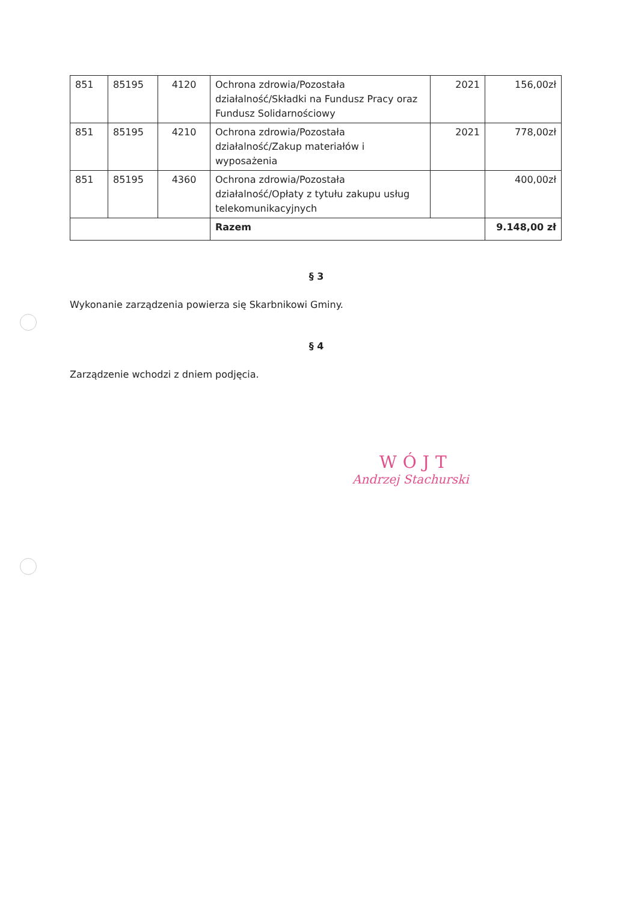| 851 | 85195 | 4120 | Ochrona zdrowia/Pozostała działalność/Składki na Fundusz Pracy oraz Fundusz Solidarnościowy | 2021 | 156,00zł |
| 851 | 85195 | 4210 | Ochrona zdrowia/Pozostała działalność/Zakup materiałów i wyposażenia | 2021 | 778,00zł |
| 851 | 85195 | 4360 | Ochrona zdrowia/Pozostała działalność/Opłaty z tytułu zakupu usług telekomunikacyjnych | | 400,00zł |
| | | | Razem | | 9.148,00 zł |
§ 3
Wykonanie zarządzenia powierza się Skarbnikowi Gminy.
§ 4
Zarządzenie wchodzi z dniem podjęcia.
WÓJT
Andrzej Stachurski